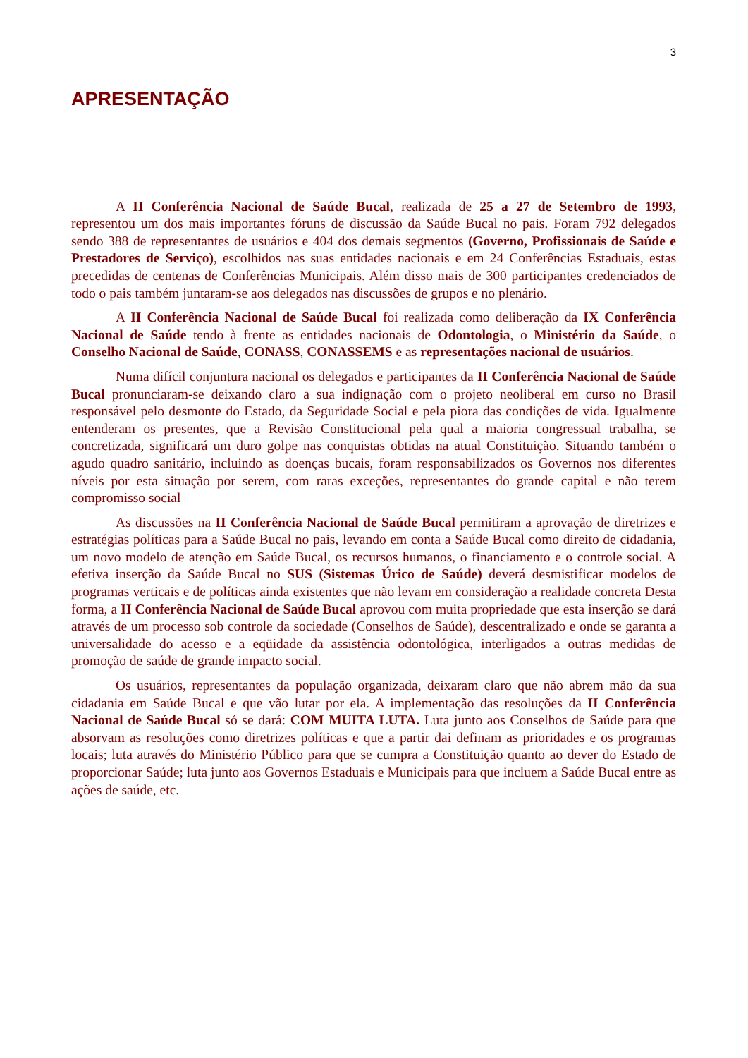3
APRESENTAÇÃO
A II Conferência Nacional de Saúde Bucal, realizada de 25 a 27 de Setembro de 1993, representou um dos mais importantes fóruns de discussão da Saúde Bucal no pais. Foram 792 delegados sendo 388 de representantes de usuários e 404 dos demais segmentos (Governo, Profissionais de Saúde e Prestadores de Serviço), escolhidos nas suas entidades nacionais e em 24 Conferências Estaduais, estas precedidas de centenas de Conferências Municipais. Além disso mais de 300 participantes credenciados de todo o pais também juntaram-se aos delegados nas discussões de grupos e no plenário.
A II Conferência Nacional de Saúde Bucal foi realizada como deliberação da IX Conferência Nacional de Saúde tendo à frente as entidades nacionais de Odontologia, o Ministério da Saúde, o Conselho Nacional de Saúde, CONASS, CONASSEMS e as representações nacional de usuários.
Numa difícil conjuntura nacional os delegados e participantes da II Conferência Nacional de Saúde Bucal pronunciaram-se deixando claro a sua indignação com o projeto neoliberal em curso no Brasil responsável pelo desmonte do Estado, da Seguridade Social e pela piora das condições de vida. Igualmente entenderam os presentes, que a Revisão Constitucional pela qual a maioria congressual trabalha, se concretizada, significará um duro golpe nas conquistas obtidas na atual Constituição. Situando também o agudo quadro sanitário, incluindo as doenças bucais, foram responsabilizados os Governos nos diferentes níveis por esta situação por serem, com raras exceções, representantes do grande capital e não terem compromisso social
As discussões na II Conferência Nacional de Saúde Bucal permitiram a aprovação de diretrizes e estratégias políticas para a Saúde Bucal no pais, levando em conta a Saúde Bucal como direito de cidadania, um novo modelo de atenção em Saúde Bucal, os recursos humanos, o financiamento e o controle social. A efetiva inserção da Saúde Bucal no SUS (Sistemas Úrico de Saúde) deverá desmistificar modelos de programas verticais e de políticas ainda existentes que não levam em consideração a realidade concreta Desta forma, a II Conferência Nacional de Saúde Bucal aprovou com muita propriedade que esta inserção se dará através de um processo sob controle da sociedade (Conselhos de Saúde), descentralizado e onde se garanta a universalidade do acesso e a eqüidade da assistência odontológica, interligados a outras medidas de promoção de saúde de grande impacto social.
Os usuários, representantes da população organizada, deixaram claro que não abrem mão da sua cidadania em Saúde Bucal e que vão lutar por ela. A implementação das resoluções da II Conferência Nacional de Saúde Bucal só se dará: COM MUITA LUTA. Luta junto aos Conselhos de Saúde para que absorvam as resoluções como diretrizes políticas e que a partir dai definam as prioridades e os programas locais; luta através do Ministério Público para que se cumpra a Constituição quanto ao dever do Estado de proporcionar Saúde; luta junto aos Governos Estaduais e Municipais para que incluem a Saúde Bucal entre as ações de saúde, etc.